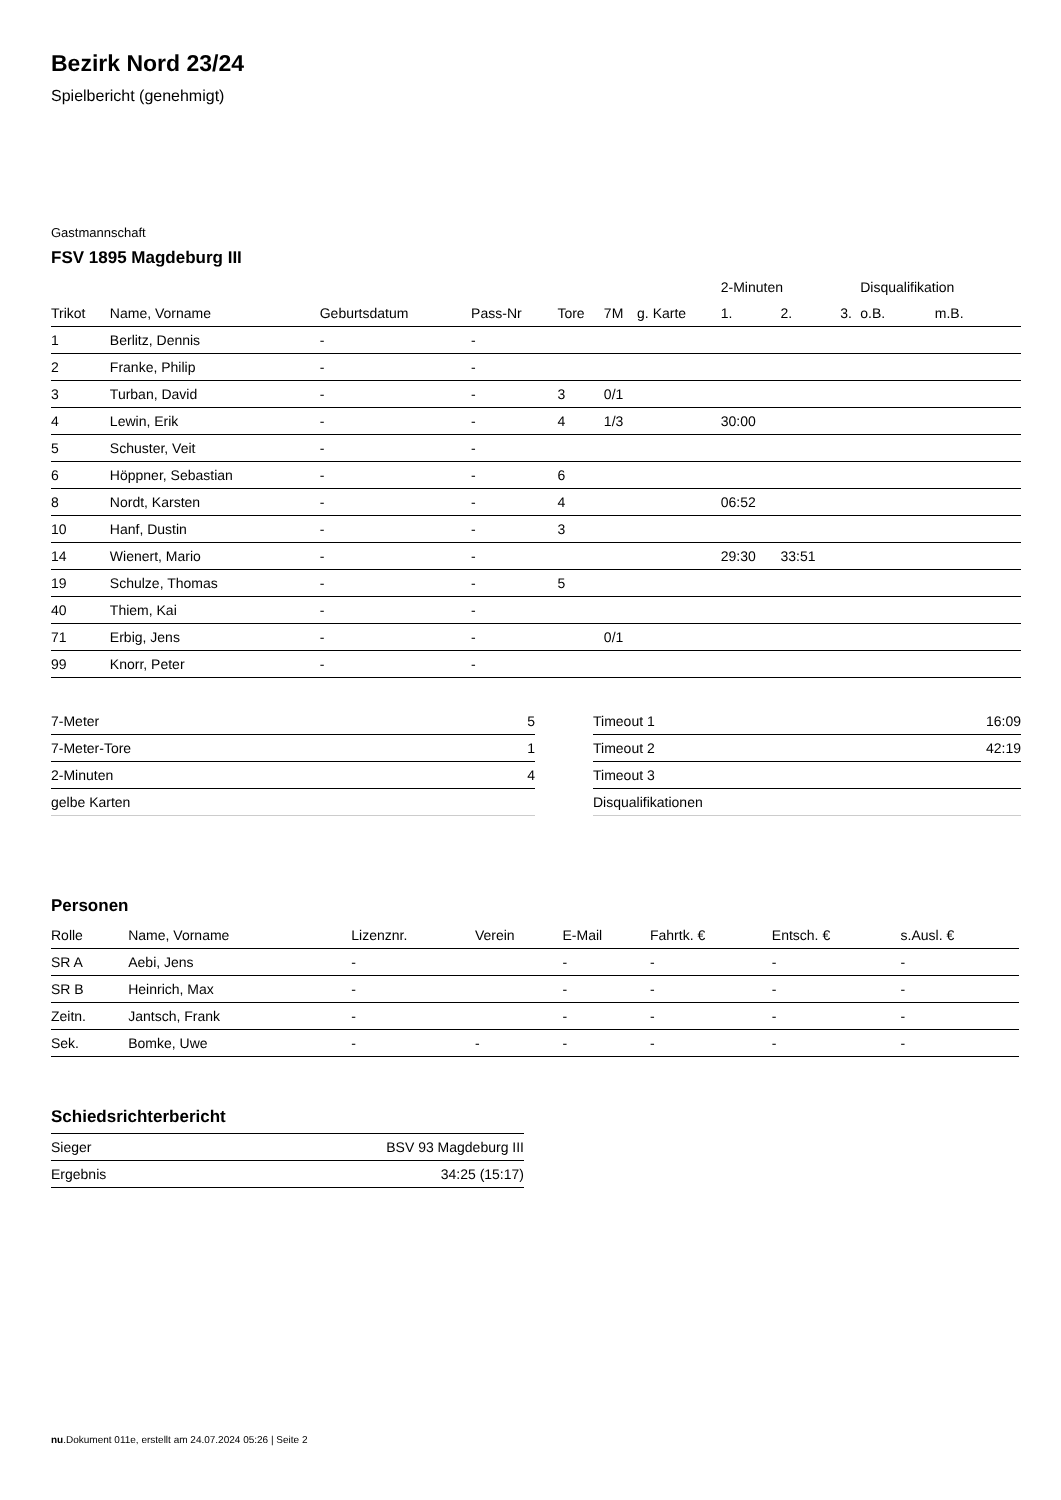Bezirk Nord 23/24
Spielbericht (genehmigt)
Gastmannschaft
FSV 1895 Magdeburg III
| | | | | | | | 2-Minuten | | | Disqualifikation | |
| --- | --- | --- | --- | --- | --- | --- | --- | --- | --- | --- | --- |
| Trikot | Name, Vorname | Geburtsdatum | Pass-Nr | Tore | 7M | g. Karte | 1. | 2. | 3. | o.B. | m.B. |
| 1 | Berlitz, Dennis | - | - | | | | | | | | |
| 2 | Franke, Philip | - | - | | | | | | | | |
| 3 | Turban, David | - | - | 3 | 0/1 | | | | | | |
| 4 | Lewin, Erik | - | - | 4 | 1/3 | | 30:00 | | | | |
| 5 | Schuster, Veit | - | - | | | | | | | | |
| 6 | Höppner, Sebastian | - | - | 6 | | | | | | | |
| 8 | Nordt, Karsten | - | - | 4 | | | 06:52 | | | | |
| 10 | Hanf, Dustin | - | - | 3 | | | | | | | |
| 14 | Wienert, Mario | - | - | | | | 29:30 | 33:51 | | | |
| 19 | Schulze, Thomas | - | - | 5 | | | | | | | |
| 40 | Thiem, Kai | - | - | | | | | | | | |
| 71 | Erbig, Jens | - | - | | 0/1 | | | | | | |
| 99 | Knorr, Peter | - | - | | | | | | | | |
| 7-Meter | 5 |
| 7-Meter-Tore | 1 |
| 2-Minuten | 4 |
| gelbe Karten | |
| Timeout 1 | 16:09 |
| Timeout 2 | 42:19 |
| Timeout 3 | |
| Disqualifikationen | |
Personen
| Rolle | Name, Vorname | Lizenznr. | Verein | E-Mail | Fahrtk. € | Entsch. € | s.Ausl. € |
| --- | --- | --- | --- | --- | --- | --- | --- |
| SR A | Aebi, Jens | - | | - | - | - | - |
| SR B | Heinrich, Max | - | | - | - | - | - |
| Zeitn. | Jantsch, Frank | - | | - | - | - | - |
| Sek. | Bomke, Uwe | - | - | - | - | - | - |
Schiedsrichterbericht
| Sieger | BSV 93 Magdeburg III |
| Ergebnis | 34:25 (15:17) |
nu.Dokument 011e, erstellt am 24.07.2024 05:26 | Seite 2